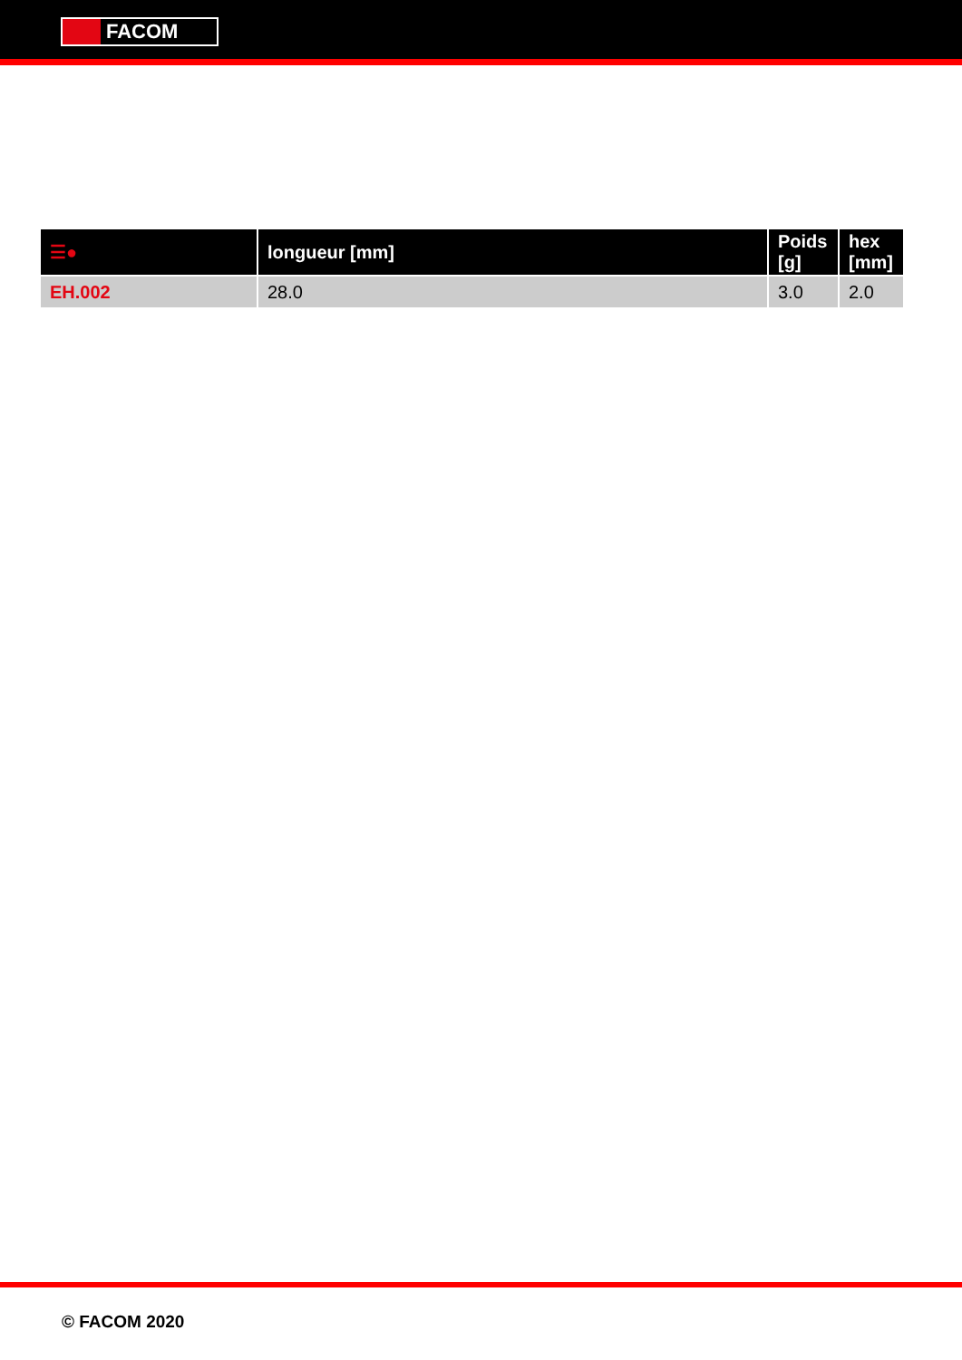FACOM
| ☰● | longueur [mm] | Poids [g] | hex [mm] |
| --- | --- | --- | --- |
| EH.002 | 28.0 | 3.0 | 2.0 |
© FACOM 2020